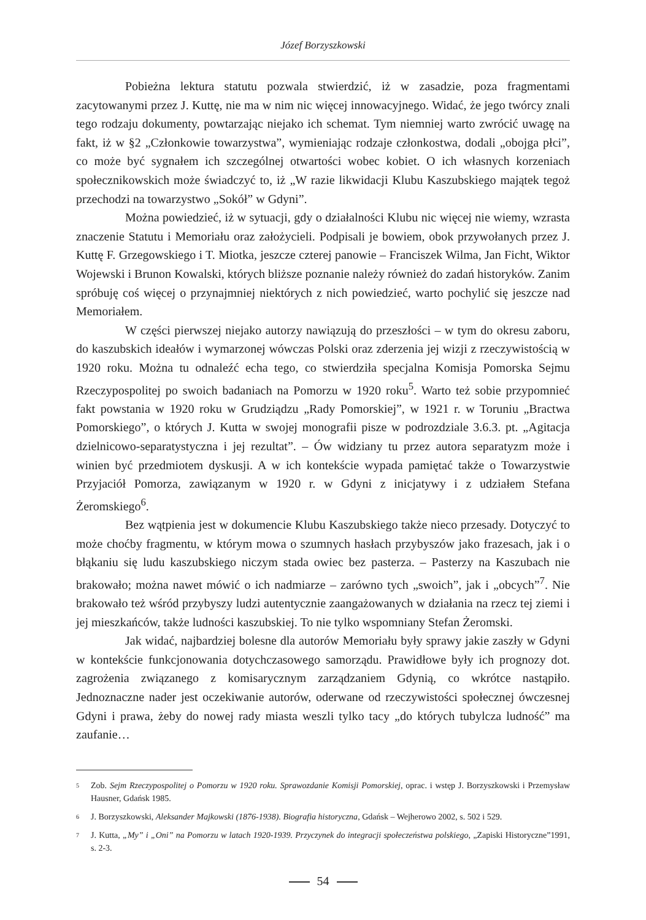Józef Borzyszkowski
Pobieżna lektura statutu pozwala stwierdzić, iż w zasadzie, poza fragmentami zacytowanymi przez J. Kuttę, nie ma w nim nic więcej innowacyjnego. Widać, że jego twórcy znali tego rodzaju dokumenty, powtarzając niejako ich schemat. Tym niemniej warto zwrócić uwagę na fakt, iż w §2 „Członkowie towarzystwa”, wymieniając rodzaje członkostwa, dodali „obojga płci”, co może być sygnałem ich szczególnej otwartości wobec kobiet. O ich własnych korzeniach społecznikowskich może świadczyć to, iż „W razie likwidacji Klubu Kaszubskiego majątek tegoż przechodzi na towarzystwo „Sokół” w Gdyni”.
Można powiedzieć, iż w sytuacji, gdy o działalności Klubu nic więcej nie wiemy, wzrasta znaczenie Statutu i Memoriału oraz założycieli. Podpisali je bowiem, obok przywołanych przez J. Kuttę F. Grzegowskiego i T. Miotka, jeszcze czterej panowie – Franciszek Wilma, Jan Ficht, Wiktor Wojewski i Brunon Kowalski, których bliższe poznanie należy również do zadań historyków. Zanim spróbuję coś więcej o przynajmniej niektórych z nich powiedzieć, warto pochylić się jeszcze nad Memoriałem.
W części pierwszej niejako autorzy nawiązują do przeszłości – w tym do okresu zaboru, do kaszubskich ideałów i wymarzonej wówczas Polski oraz zderzenia jej wizji z rzeczywistością w 1920 roku. Można tu odnaleźć echa tego, co stwierdziła specjalna Komisja Pomorska Sejmu Rzeczypospolitej po swoich badaniach na Pomorzu w 1920 roku<sup>5</sup>. Warto też sobie przypomnieć fakt powstania w 1920 roku w Grudziądzu „Rady Pomorskiej”, w 1921 r. w Toruniu „Bractwa Pomorskiego”, o których J. Kutta w swojej monografii pisze w podrozdziale 3.6.3. pt. „Agitacja dzielnicowo-separatystyczna i jej rezultat”. – Ów widziany tu przez autora separatyzm może i winien być przedmiotem dyskusji. A w ich kontekście wypada pamiętać także o Towarzystwie Przyjaciół Pomorza, zawiązanym w 1920 r. w Gdyni z inicjatywy i z udziałem Stefana Żeromskiego<sup>6</sup>.
Bez wątpienia jest w dokumencie Klubu Kaszubskiego także nieco przesady. Dotyczyć to może choćby fragmentu, w którym mowa o szumnych hasłach przybyszów jako frazesach, jak i o błąkaniu się ludu kaszubskiego niczym stada owiec bez pasterza. – Pasterzy na Kaszubach nie brakowało; można nawet mówić o ich nadmiarze – zarówno tych „swoich”, jak i „obcych”<sup>7</sup>. Nie brakowało też wśród przybyszy ludzi autentycznie zaangażowanych w działania na rzecz tej ziemi i jej mieszkańców, także ludności kaszubskiej. To nie tylko wspomniany Stefan Żeromski.
Jak widać, najbardziej bolesne dla autorów Memoriału były sprawy jakie zaszły w Gdyni w kontekście funkcjonowania dotychczasowego samorządu. Prawidłowe były ich prognozy dot. zagrożenia związanego z komisarycznym zarządzaniem Gdynią, co wkrótce nastąpiło. Jednoznaczne nader jest oczekiwanie autorów, oderwane od rzeczywistości społecznej ówczesnej Gdyni i prawa, żeby do nowej rady miasta weszli tylko tacy „do których tubylcza ludność” ma zaufanie…
<sup>5</sup>
Zob. Sejm Rzeczypospolitej o Pomorzu w 1920 roku. Sprawozdanie Komisji Pomorskiej, oprac. i wstęp J. Borzyszkowski i Przemysław Hausner, Gdańsk 1985.
<sup>6</sup>
J. Borzyszkowski, Aleksander Majkowski (1876-1938). Biografia historyczna, Gdańsk – Wejherowo 2002, s. 502 i 529.
<sup>7</sup>
J. Kutta, „My” i „Oni” na Pomorzu w latach 1920-1939. Przyczynek do integracji społeczeństwa polskiego, „Zapiski Historyczne”1991, s. 2-3.
54